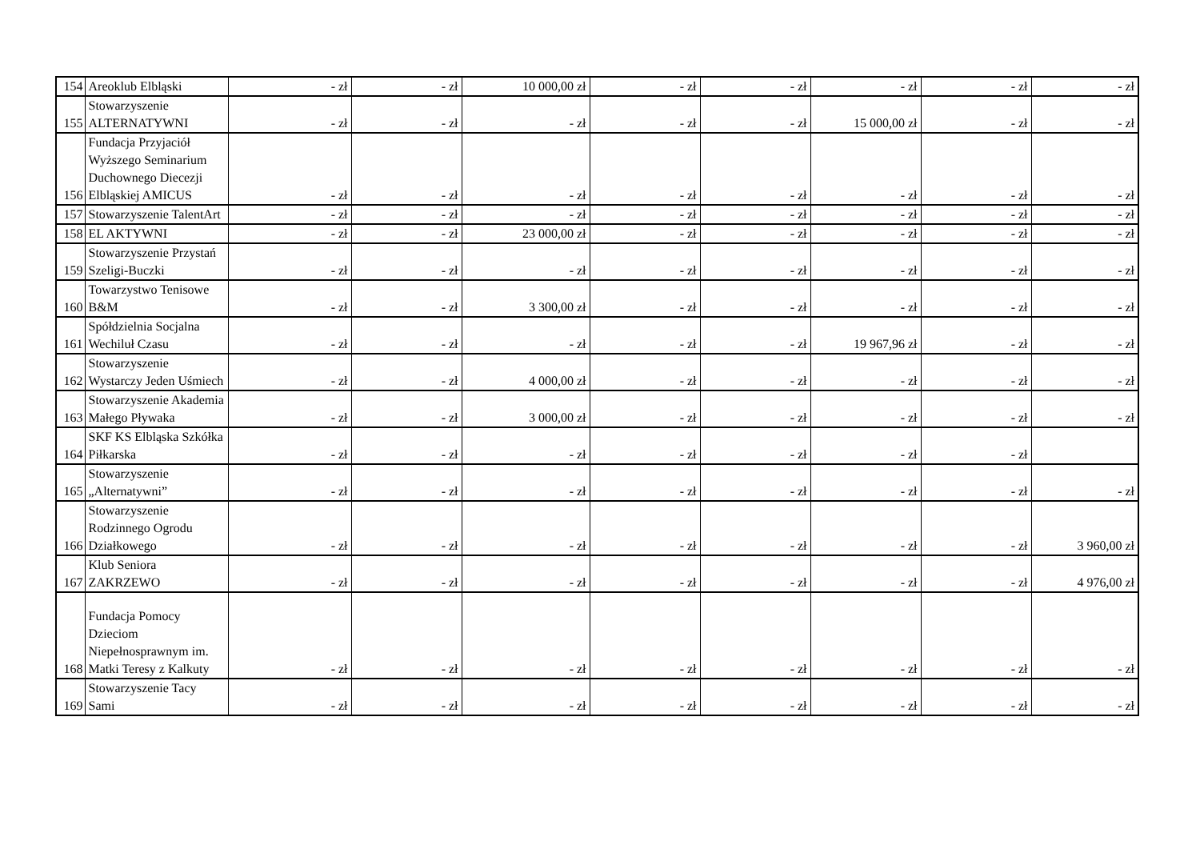| 154 | Areoklub Elbląski | - zł | - zł | 10 000,00 zł | - zł | - zł | - zł | - zł | - zł |
| 155 | Stowarzyszenie ALTERNATYWNI | - zł | - zł | - zł | - zł | - zł | 15 000,00 zł | - zł | - zł |
| 156 | Fundacja Przyjaciół Wyższego Seminarium Duchownego Diecezji Elbląskiej AMICUS | - zł | - zł | - zł | - zł | - zł | - zł | - zł | - zł |
| 157 | Stowarzyszenie TalentArt | - zł | - zł | - zł | - zł | - zł | - zł | - zł | - zł |
| 158 | EL AKTYWNI | - zł | - zł | 23 000,00 zł | - zł | - zł | - zł | - zł | - zł |
| 159 | Stowarzyszenie Przystań Szeligi-Buczki | - zł | - zł | - zł | - zł | - zł | - zł | - zł | - zł |
| 160 | Towarzystwo Tenisowe B&M | - zł | - zł | 3 300,00 zł | - zł | - zł | - zł | - zł | - zł |
| 161 | Spółdzielnia Socjalna Wechiluł Czasu | - zł | - zł | - zł | - zł | - zł | 19 967,96 zł | - zł | - zł |
| 162 | Stowarzyszenie Wystarczy Jeden Uśmiech | - zł | - zł | 4 000,00 zł | - zł | - zł | - zł | - zł | - zł |
| 163 | Stowarzyszenie Akademia Małego Pływaka | - zł | - zł | 3 000,00 zł | - zł | - zł | - zł | - zł | - zł |
| 164 | SKF KS Elbląska Szkółka Piłkarska | - zł | - zł | - zł | - zł | - zł | - zł | - zł | |
| 165 | Stowarzyszenie „Alternatywni” | - zł | - zł | - zł | - zł | - zł | - zł | - zł | - zł |
| 166 | Stowarzyszenie Rodzinnego Ogrodu Działkowego | - zł | - zł | - zł | - zł | - zł | - zł | - zł | 3 960,00 zł |
| 167 | Klub Seniora ZAKRZEWO | - zł | - zł | - zł | - zł | - zł | - zł | - zł | 4 976,00 zł |
| 168 | Fundacja Pomocy Dzieciom Niepełnosprawnym im. Matki Teresy z Kalkuty | - zł | - zł | - zł | - zł | - zł | - zł | - zł | - zł |
| 169 | Stowarzyszenie Tacy Sami | - zł | - zł | - zł | - zł | - zł | - zł | - zł | - zł |